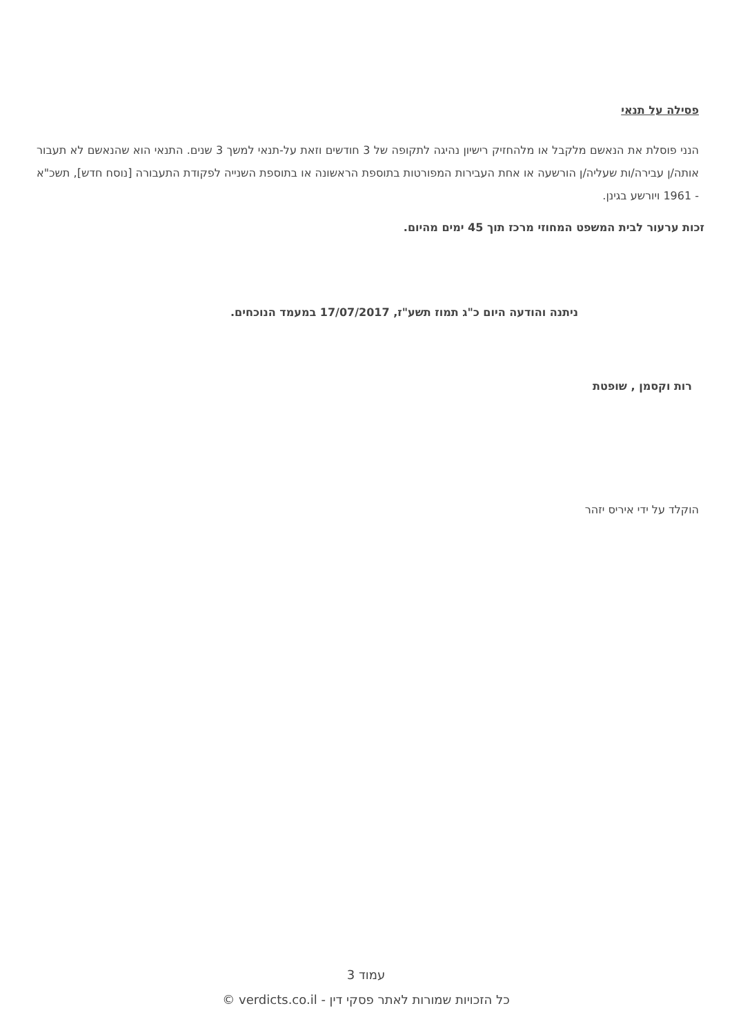פסילה על תנאי
הנני פוסלת את הנאשם מלקבל או מלהחזיק רישיון נהיגה לתקופה של 3 חודשים וזאת על-תנאי למשך 3 שנים. התנאי הוא שהנאשם לא תעבור אותה/ן עבירה/ות שעליה/ן הורשעה או אחת העבירות המפורטות בתוספת הראשונה או בתוספת השנייה לפקודת התעבורה [נוסח חדש], תשכ"א - 1961 ויורשע בגינן.
זכות ערעור לבית המשפט המחוזי מרכז תוך 45 ימים מהיום.
ניתנה והודעה היום כ"ג תמוז תשע"ז, 17/07/2017 במעמד הנוכחים.
רות וקסמן , שופטת
הוקלד על ידי איריס יזהר
עמוד 3
כל הזכויות שמורות לאתר פסקי דין - verdicts.co.il ©